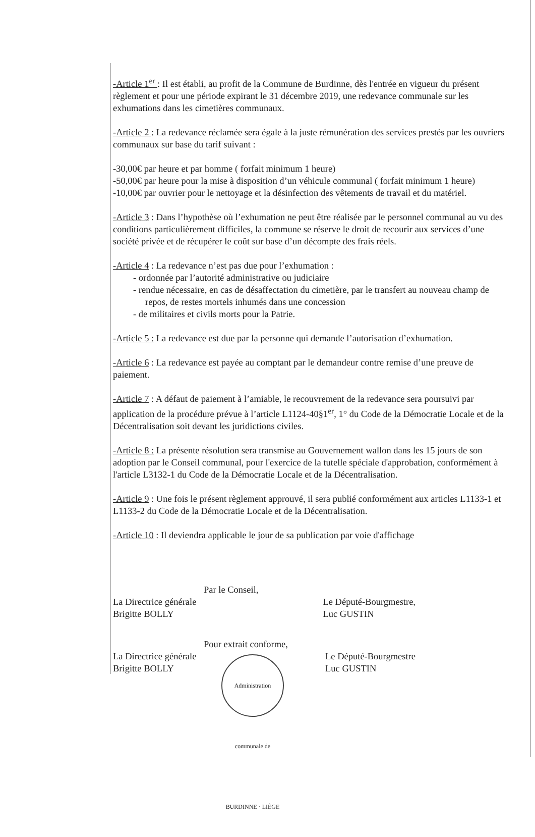-Article 1<sup>er</sup> : Il est établi, au profit de la Commune de Burdinne, dès l'entrée en vigueur du présent règlement et pour une période expirant le 31 décembre 2019, une redevance communale sur les exhumations dans les cimetières communaux.
-Article 2 : La redevance réclamée sera égale à la juste rémunération des services prestés par les ouvriers communaux sur base du tarif suivant :
-30,00€ par heure et par homme ( forfait minimum 1 heure)
-50,00€ par heure pour la mise à disposition d’un véhicule communal ( forfait minimum 1 heure)
-10,00€ par ouvrier pour le nettoyage et la désinfection des vêtements de travail et du matériel.
-Article 3 : Dans l’hypothèse où l’exhumation ne peut être réalisée par le personnel communal au vu des conditions particulièrement difficiles, la commune se réserve le droit de recourir aux services d’une société privée et de récupérer le coût sur base d’un décompte des frais réels.
-Article 4 : La redevance n’est pas due pour l’exhumation :
- ordonnée par l’autorité administrative ou judiciaire
- rendue nécessaire, en cas de désaffectation du cimetière, par le transfert au nouveau champ de repos, de restes mortels inhumés dans une concession
- de militaires et civils morts pour la Patrie.
-Article 5 : La redevance est due par la personne qui demande l’autorisation d’exhumation.
-Article 6 : La redevance est payée au comptant par le demandeur contre remise d’une preuve de paiement.
-Article 7 : A défaut de paiement à l’amiable, le recouvrement de la redevance sera poursuivi par application de la procédure prévue à l’article L1124-40§1<sup>er</sup>, 1° du Code de la Démocratie Locale et de la Décentralisation soit devant les juridictions civiles.
-Article 8 : La présente résolution sera transmise au Gouvernement wallon dans les 15 jours de son adoption par le Conseil communal, pour l'exercice de la tutelle spéciale d'approbation, conformément à l'article L3132-1 du Code de la Démocratie Locale et de la Décentralisation.
-Article 9 : Une fois le présent règlement approuvé, il sera publié conformément aux articles L1133-1 et L1133-2 du Code de la Démocratie Locale et de la Décentralisation.
-Article 10 : Il deviendra applicable le jour de sa publication par voie d'affichage
Par le Conseil,
La Directrice générale
Brigitte BOLLY
Le Député-Bourgmestre,
Luc GUSTIN
Pour extrait conforme,
La Directrice générale
Brigitte BOLLY
Le Député-Bourgmestre
Luc GUSTIN
Administration communale de BURDINNE · LIÈGE